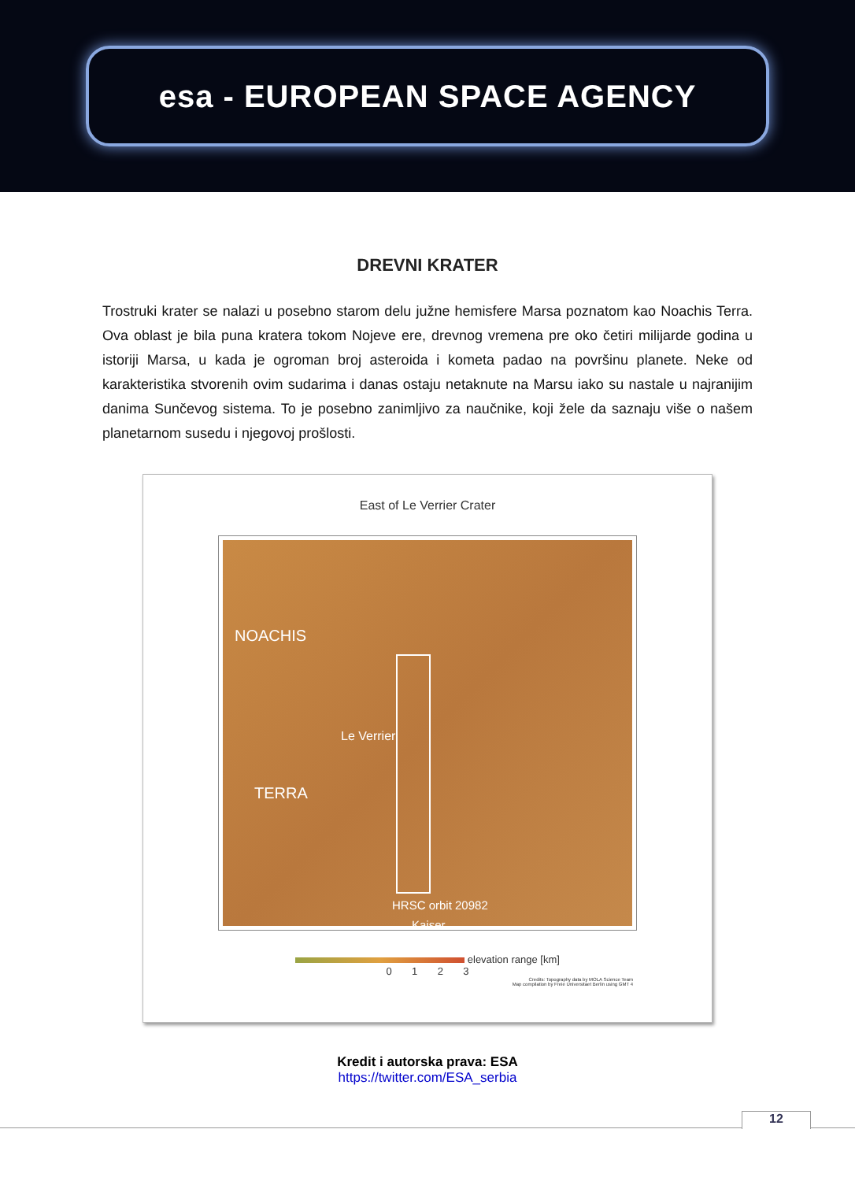esa - EUROPEAN SPACE AGENCY
DREVNI KRATER
Trostruki krater se nalazi u posebno starom delu južne hemisfere Marsa poznatom kao Noachis Terra. Ova oblast je bila puna kratera tokom Nojeve ere, drevnog vremena pre oko četiri milijarde godina u istoriji Marsa, u kada je ogroman broj asteroida i kometa padao na površinu planete. Neke od karakteristika stvorenih ovim sudarima i danas ostaju netaknute na Marsu iako su nastale u najranijim danima Sunčevog sistema. To je posebno zanimljivo za naučnike, koji žele da saznaju više o našem planetarnom susedu i njegovoj prošlosti.
East of Le Verrier Crater
NOACHIS
Le Verrier
TERRA
HRSC orbit 20982
Kaiser
elevation range [km]
0 1 2 3
Credits: Topography data by MOLA Science Team
Map compilation by Freie Universitaet Berlin using GMT 4
Kredit i autorska prava: ESA
https://twitter.com/ESA_serbia
12